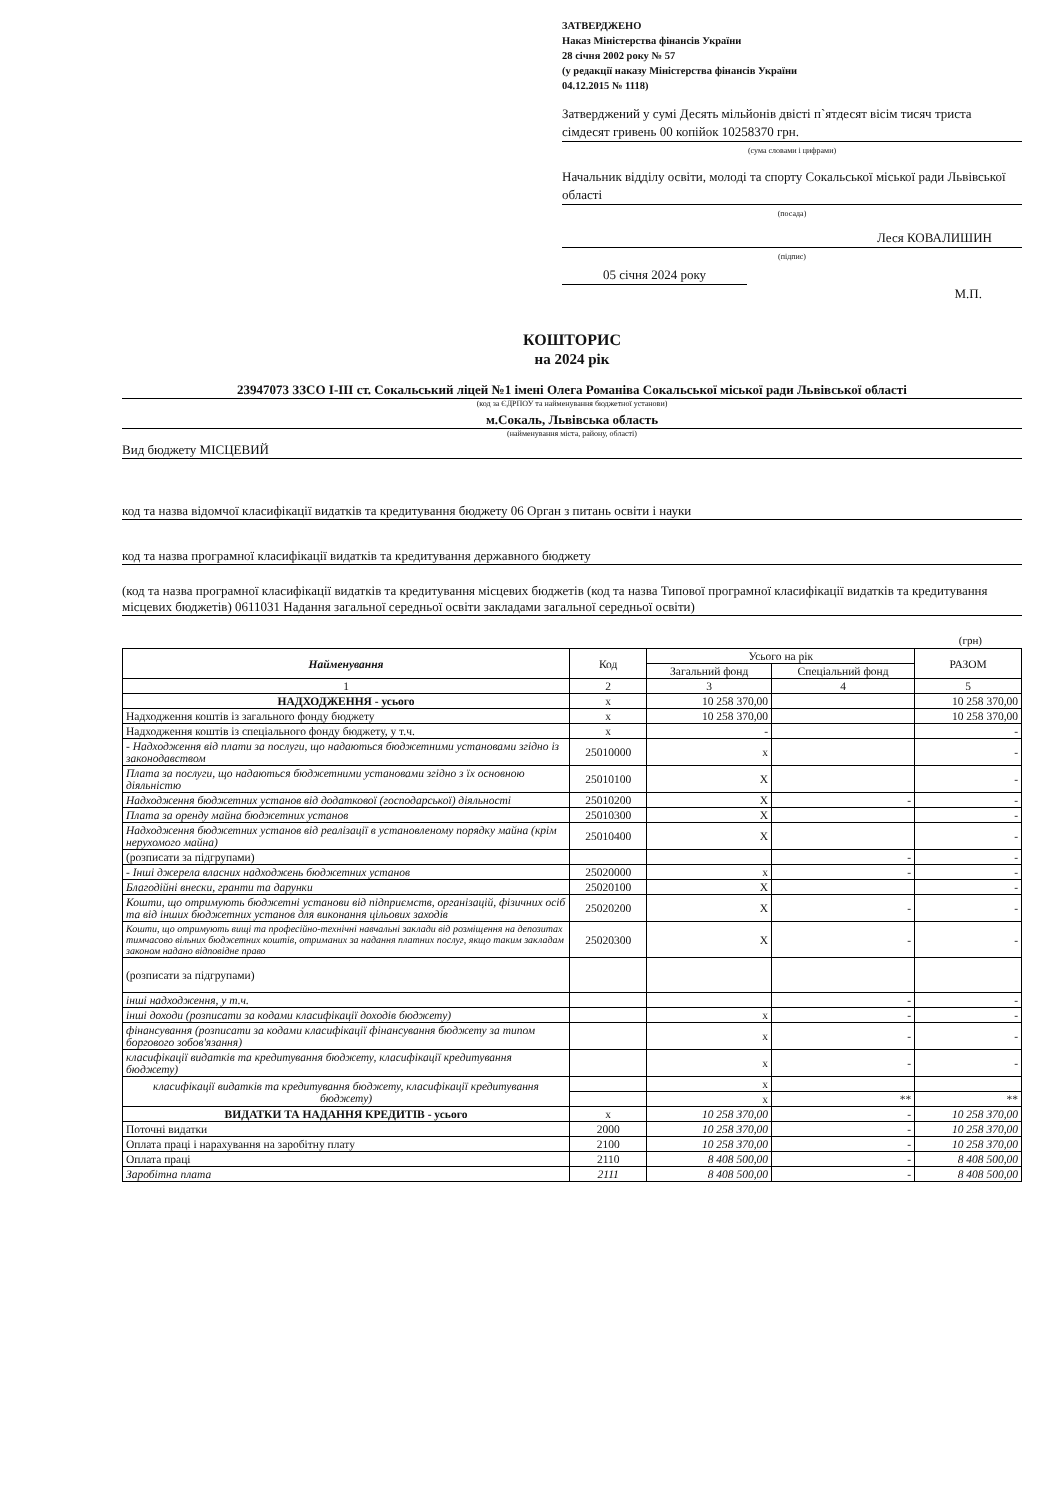ЗАТВЕРДЖЕНО
Наказ Міністерства фінансів України
28 січня 2002 року № 57
(у редакції наказу Міністерства фінансів України
04.12.2015 № 1118)
Затверджений у сумі Десять мільйонів двісті п`ятдесят вісім тисяч триста сімдесят гривень 00 копійок 10258370 грн.
(сума словами і цифрами)
Начальник відділу освіти, молоді та спорту Сокальської міської ради Львівської області
(посада)
Леся КОВАЛИШИН
(підпис)
05 січня 2024 року
М.П.
КОШТОРИС
на 2024 рік
23947073 ЗЗСО І-ІІІ ст. Сокальський ліцей №1 імені Олега Романіва Сокальської міської ради Львівської області
(код за ЄДРПОУ та найменування бюджетної установи)
м.Сокаль, Львівська область
(найменування міста, району, області)
Вид бюджету МІСЦЕВИЙ
код та назва відомчої класифікації видатків та кредитування бюджету 06 Орган з питань освіти і науки
код та назва програмної класифікації видатків та кредитування державного бюджету
(код та назва програмної класифікації видатків та кредитування місцевих бюджетів (код та назва Типової програмної класифікації видатків та кредитування місцевих бюджетів) 0611031 Надання загальної середньої освіти закладами загальної середньої освіти)
(грн)
| Найменування | Код | Усього на рік | | РАЗОМ |
| --- | --- | --- | --- | --- |
| | | Загальний фонд | Спеціальний фонд | |
| 1 | 2 | 3 | 4 | 5 |
| НАДХОДЖЕННЯ - усього | х | 10 258 370,00 | | 10 258 370,00 |
| Надходження коштів із загального фонду бюджету | х | 10 258 370,00 | | 10 258 370,00 |
| Надходження коштів із спеціального фонду бюджету, у т.ч. | х | - | | - |
| - Надходження від плати за послуги, що надаються бюджетними установами згідно із законодавством | 25010000 | х | | - |
| Плата за послуги, що надаються бюджетними установами згідно з їх основною діяльністю | 25010100 | Х | | - |
| Надходження бюджетних установ від додаткової (господарської) діяльності | 25010200 | Х | - | - |
| Плата за оренду майна бюджетних установ | 25010300 | Х | | - |
| Надходження бюджетних установ від реалізації в установленому порядку майна (крім нерухомого майна) | 25010400 | Х | | - |
| (розписати за підгрупами) | | | - | - |
| - Інші джерела власних надходжень бюджетних установ | 25020000 | х | - | - |
| Благодійні внески, гранти та дарунки | 25020100 | Х | | - |
| Кошти, що отримують бюджетні установи від підприємств, організацій, фізичних осіб та від інших бюджетних установ для виконання цільових заходів | 25020200 | Х | - | - |
| Кошти, що отримують вищі та професійно-технічні навчальні заклади від розміщення на депозитах тимчасово вільних бюджетних коштів, отриманих за надання платних послуг, якщо таким закладам законом надано відповідне право | 25020300 | Х | - | - |
| (розписати за підгрупами) | | | | |
| інші надходження, у т.ч. | | | - | - |
| інші доходи (розписати за кодами класифікації доходів бюджету) | | х | - | - |
| фінансування (розписати за кодами класифікації фінансування бюджету за типом боргового зобов'язання) | | х | - | - |
| класифікації видатків та кредитування бюджету, класифікації кредитування бюджету) | | х | - | - |
| класифікації видатків та кредитування бюджету, класифікації кредитування бюджету) | | х | | |
| | | х | ** | ** |
| ВИДАТКИ ТА НАДАННЯ КРЕДИТІВ - усього | х | 10 258 370,00 | - | 10 258 370,00 |
| Поточні видатки | 2000 | 10 258 370,00 | - | 10 258 370,00 |
| Оплата праці і нарахування на заробітну плату | 2100 | 10 258 370,00 | - | 10 258 370,00 |
| Оплата праці | 2110 | 8 408 500,00 | - | 8 408 500,00 |
| Заробітна плата | 2111 | 8 408 500,00 | - | 8 408 500,00 |